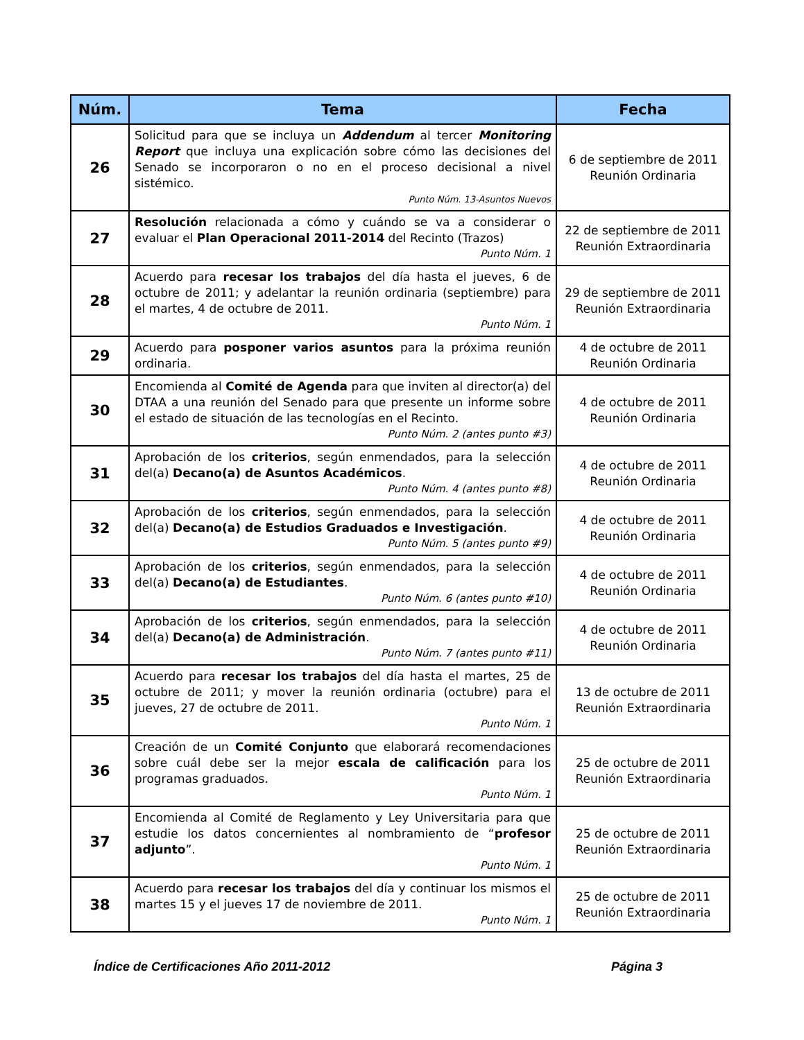| Núm. | Tema | Fecha |
| --- | --- | --- |
| 26 | Solicitud para que se incluya un Addendum al tercer Monitoring Report que incluya una explicación sobre cómo las decisiones del Senado se incorporaron o no en el proceso decisional a nivel sistémico. Punto Núm. 13-Asuntos Nuevos | 6 de septiembre de 2011 Reunión Ordinaria |
| 27 | Resolución relacionada a cómo y cuándo se va a considerar o evaluar el Plan Operacional 2011-2014 del Recinto (Trazos) Punto Núm. 1 | 22 de septiembre de 2011 Reunión Extraordinaria |
| 28 | Acuerdo para recesar los trabajos del día hasta el jueves, 6 de octubre de 2011; y adelantar la reunión ordinaria (septiembre) para el martes, 4 de octubre de 2011. Punto Núm. 1 | 29 de septiembre de 2011 Reunión Extraordinaria |
| 29 | Acuerdo para posponer varios asuntos para la próxima reunión ordinaria. | 4 de octubre de 2011 Reunión Ordinaria |
| 30 | Encomienda al Comité de Agenda para que inviten al director(a) del DTAA a una reunión del Senado para que presente un informe sobre el estado de situación de las tecnologías en el Recinto. Punto Núm. 2 (antes punto #3) | 4 de octubre de 2011 Reunión Ordinaria |
| 31 | Aprobación de los criterios , según enmendados, para la selección del(a) Decano(a) de Asuntos Académicos . Punto Núm. 4 (antes punto #8) | 4 de octubre de 2011 Reunión Ordinaria |
| 32 | Aprobación de los criterios , según enmendados, para la selección del(a) Decano(a) de Estudios Graduados e Investigación . Punto Núm. 5 (antes punto #9) | 4 de octubre de 2011 Reunión Ordinaria |
| 33 | Aprobación de los criterios , según enmendados, para la selección del(a) Decano(a) de Estudiantes . Punto Núm. 6 (antes punto #10) | 4 de octubre de 2011 Reunión Ordinaria |
| 34 | Aprobación de los criterios , según enmendados, para la selección del(a) Decano(a) de Administración . Punto Núm. 7 (antes punto #11) | 4 de octubre de 2011 Reunión Ordinaria |
| 35 | Acuerdo para recesar los trabajos del día hasta el martes, 25 de octubre de 2011; y mover la reunión ordinaria (octubre) para el jueves, 27 de octubre de 2011. Punto Núm. 1 | 13 de octubre de 2011 Reunión Extraordinaria |
| 36 | Creación de un Comité Conjunto que elaborará recomendaciones sobre cuál debe ser la mejor escala de calificación para los programas graduados. Punto Núm. 1 | 25 de octubre de 2011 Reunión Extraordinaria |
| 37 | Encomienda al Comité de Reglamento y Ley Universitaria para que estudie los datos concernientes al nombramiento de “ profesor adjunto ”. Punto Núm. 1 | 25 de octubre de 2011 Reunión Extraordinaria |
| 38 | Acuerdo para recesar los trabajos del día y continuar los mismos el martes 15 y el jueves 17 de noviembre de 2011. Punto Núm. 1 | 25 de octubre de 2011 Reunión Extraordinaria |
Índice de Certificaciones Año 2011-2012 Página 3